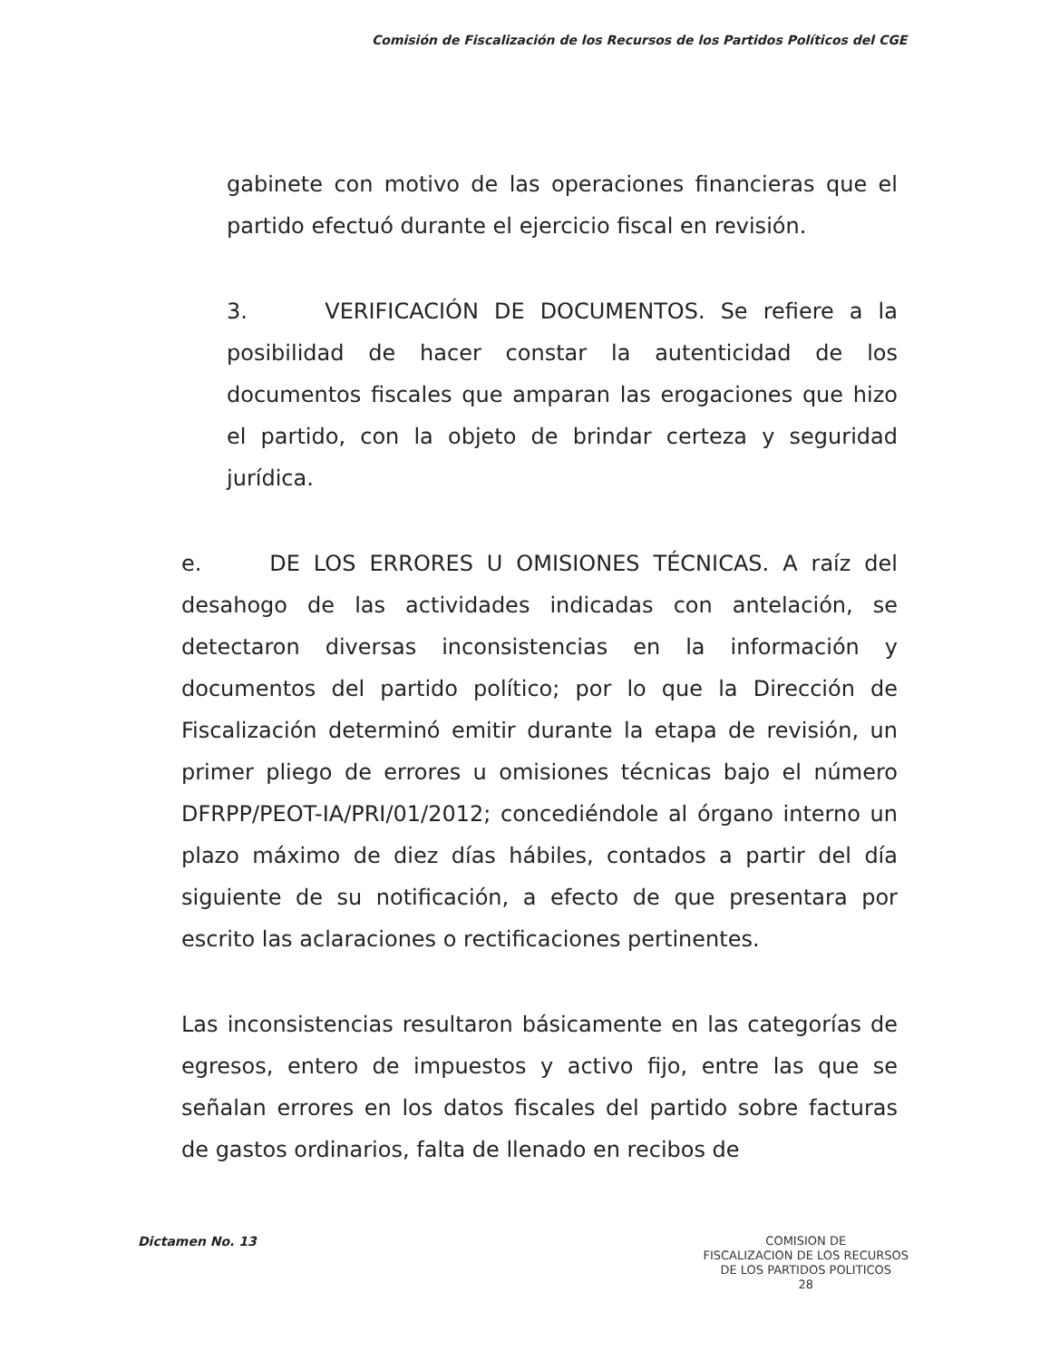Comisión de Fiscalización de los Recursos de los Partidos Políticos del CGE
gabinete con motivo de las operaciones financieras que el partido efectuó durante el ejercicio fiscal en revisión.
3. VERIFICACIÓN DE DOCUMENTOS. Se refiere a la posibilidad de hacer constar la autenticidad de los documentos fiscales que amparan las erogaciones que hizo el partido, con la objeto de brindar certeza y seguridad jurídica.
e. DE LOS ERRORES U OMISIONES TÉCNICAS. A raíz del desahogo de las actividades indicadas con antelación, se detectaron diversas inconsistencias en la información y documentos del partido político; por lo que la Dirección de Fiscalización determinó emitir durante la etapa de revisión, un primer pliego de errores u omisiones técnicas bajo el número DFRPP/PEOT-IA/PRI/01/2012; concediéndole al órgano interno un plazo máximo de diez días hábiles, contados a partir del día siguiente de su notificación, a efecto de que presentara por escrito las aclaraciones o rectificaciones pertinentes.
Las inconsistencias resultaron básicamente en las categorías de egresos, entero de impuestos y activo fijo, entre las que se señalan errores en los datos fiscales del partido sobre facturas de gastos ordinarios, falta de llenado en recibos de
Dictamen No. 13
COMISION DE
FISCALIZACION DE LOS RECURSOS
DE LOS PARTIDOS POLITICOS
28